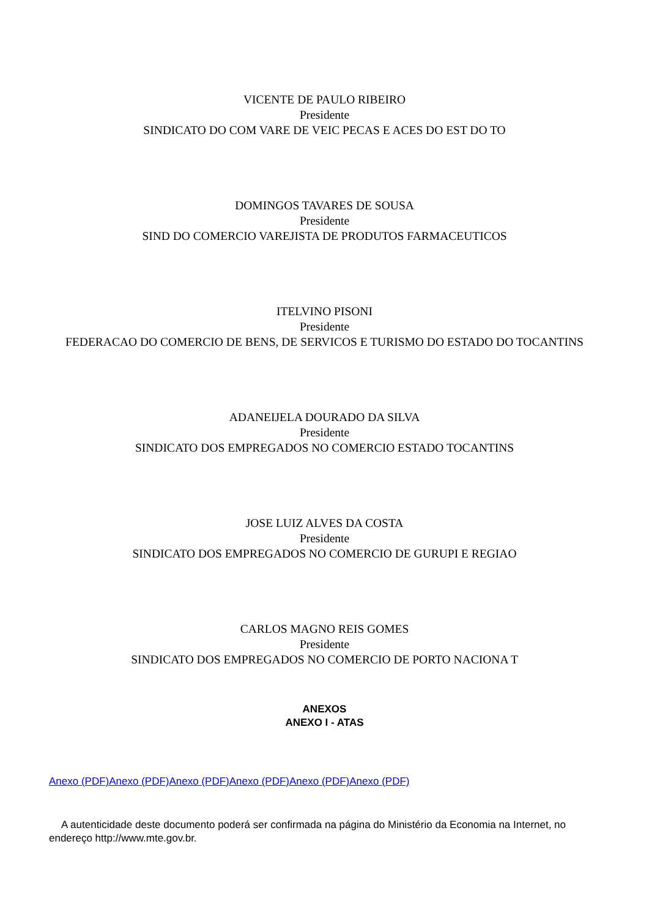VICENTE DE PAULO RIBEIRO
Presidente
SINDICATO DO COM VARE DE VEIC PECAS E ACES DO EST DO TO
DOMINGOS TAVARES DE SOUSA
Presidente
SIND DO COMERCIO VAREJISTA DE PRODUTOS FARMACEUTICOS
ITELVINO PISONI
Presidente
FEDERACAO DO COMERCIO DE BENS, DE SERVICOS E TURISMO DO ESTADO DO TOCANTINS
ADANEIJELA DOURADO DA SILVA
Presidente
SINDICATO DOS EMPREGADOS NO COMERCIO ESTADO TOCANTINS
JOSE LUIZ ALVES DA COSTA
Presidente
SINDICATO DOS EMPREGADOS NO COMERCIO DE GURUPI E REGIAO
CARLOS MAGNO REIS GOMES
Presidente
SINDICATO DOS EMPREGADOS NO COMERCIO DE PORTO NACIONA T
ANEXOS
ANEXO I - ATAS
Anexo (PDF) Anexo (PDF) Anexo (PDF) Anexo (PDF) Anexo (PDF) Anexo (PDF)
A autenticidade deste documento poderá ser confirmada na página do Ministério da Economia na Internet, no endereço http://www.mte.gov.br.